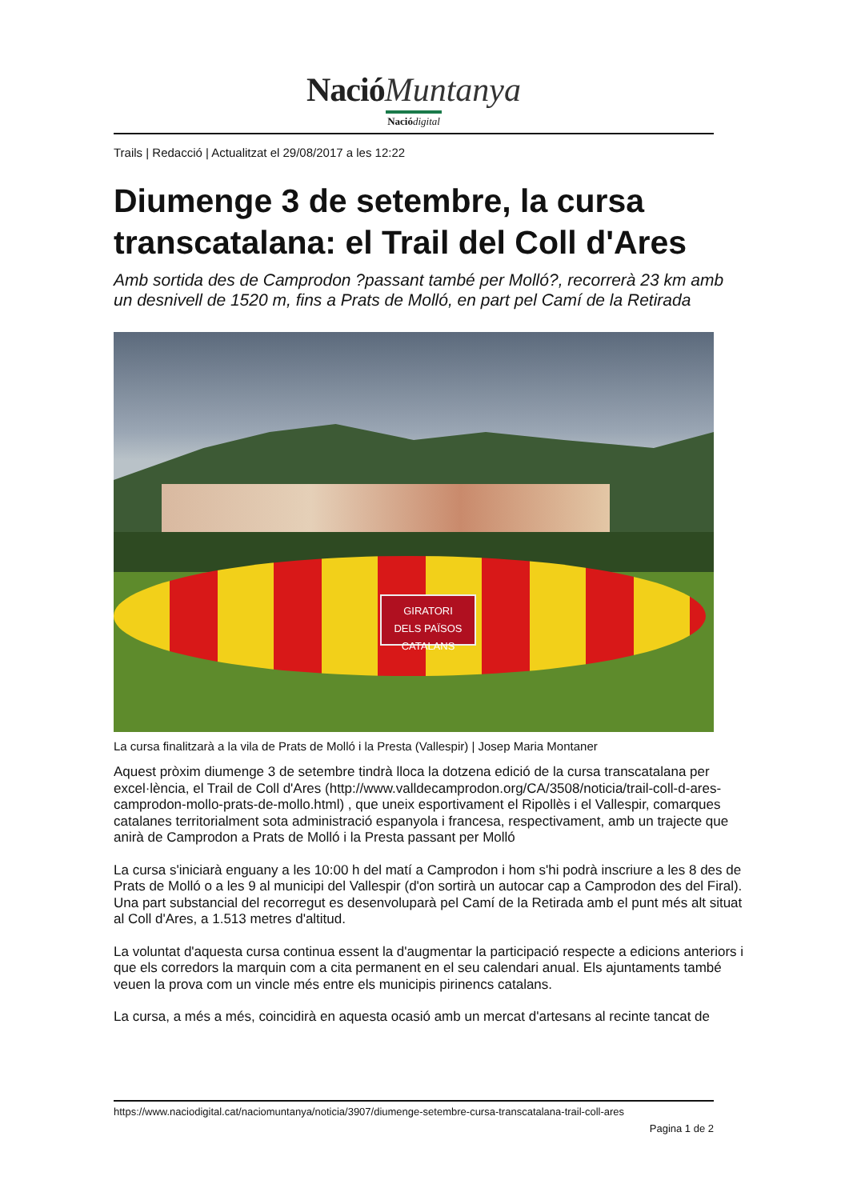Nació Muntanya
Nació digital
Trails | Redacció | Actualitzat el 29/08/2017 a les 12:22
Diumenge 3 de setembre, la cursa transcatalana: el Trail del Coll d'Ares
Amb sortida des de Camprodon ?passant també per Molló?, recorrerà 23 km amb un desnivell de 1520 m, fins a Prats de Molló, en part pel Camí de la Retirada
GIRATORI
DELS PAÏSOS CATALANS
La cursa finalitzarà a la vila de Prats de Molló i la Presta (Vallespir) | Josep Maria Montaner
Aquest pròxim diumenge 3 de setembre tindrà lloca la dotzena edició de la cursa transcatalana per excel·lència, el Trail de Coll d'Ares (http://www.valldecamprodon.org/CA/3508/noticia/trail-coll-d-ares-camprodon-mollo-prats-de-mollo.html) , que uneix esportivament el Ripollès i el Vallespir, comarques catalanes territorialment sota administració espanyola i francesa, respectivament, amb un trajecte que anirà de Camprodon a Prats de Molló i la Presta passant per Molló
La cursa s'iniciarà enguany a les 10:00 h del matí a Camprodon i hom s'hi podrà inscriure a les 8 des de Prats de Molló o a les 9 al municipi del Vallespir (d'on sortirà un autocar cap a Camprodon des del Firal). Una part substancial del recorregut es desenvoluparà pel Camí de la Retirada amb el punt més alt situat al Coll d'Ares, a 1.513 metres d'altitud.
La voluntat d'aquesta cursa continua essent la d'augmentar la participació respecte a edicions anteriors i que els corredors la marquin com a cita permanent en el seu calendari anual. Els ajuntaments també veuen la prova com un vincle més entre els municipis pirinencs catalans.
La cursa, a més a més, coincidirà en aquesta ocasió amb un mercat d'artesans al recinte tancat de
https://www.naciodigital.cat/naciomuntanya/noticia/3907/diumenge-setembre-cursa-transcatalana-trail-coll-ares
Pagina 1 de 2